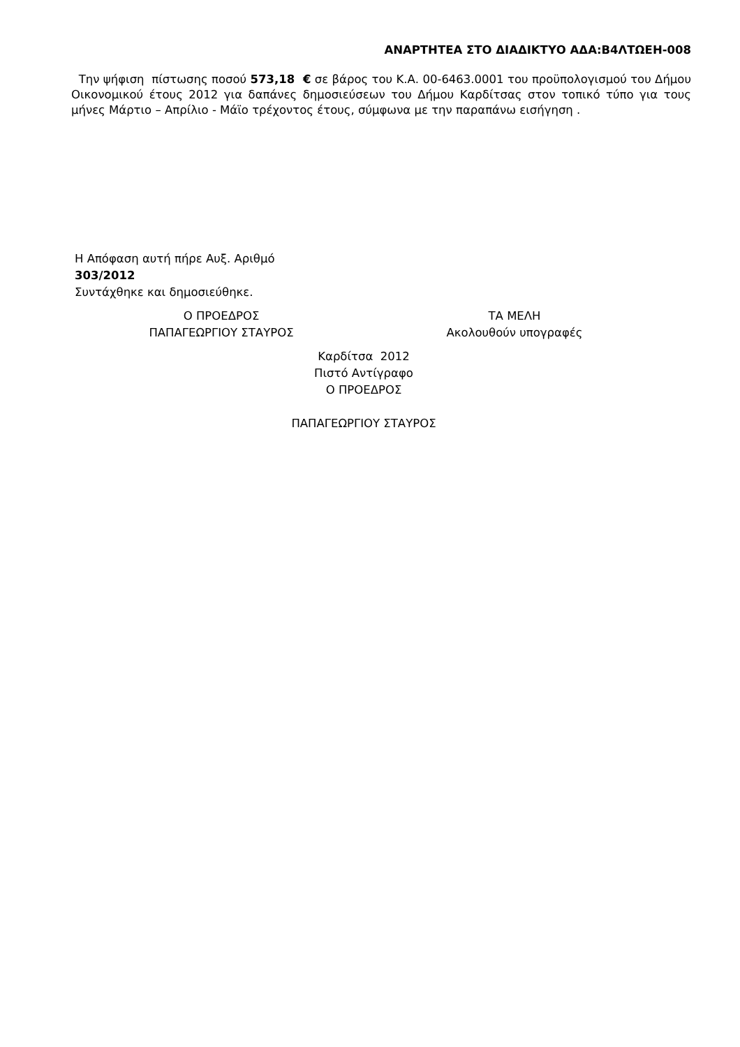ΑΝΑΡΤΗΤΕΑ ΣΤΟ ΔΙΑΔΙΚΤΥΟ ΑΔΑ:Β4ΛΤΩΕΗ-008
Την ψήφιση πίστωσης ποσού 573,18 € σε βάρος του Κ.Α. 00-6463.0001 του προϋπολογισμού του Δήμου Οικονομικού έτους 2012 για δαπάνες δημοσιεύσεων του Δήμου Καρδίτσας στον τοπικό τύπο για τους μήνες Μάρτιο – Απρίλιο - Μάϊο τρέχοντος έτους, σύμφωνα με την παραπάνω εισήγηση .
Η Απόφαση αυτή πήρε Αυξ. Αριθμό
303/2012
Συντάχθηκε και δημοσιεύθηκε.
Ο ΠΡΟΕΔΡΟΣ
ΠΑΠΑΓΕΩΡΓΙΟΥ ΣΤΑΥΡΟΣ
ΤΑ ΜΕΛΗ
Ακολουθούν υπογραφές
Καρδίτσα 2012
Πιστό Αντίγραφο
Ο ΠΡΟΕΔΡΟΣ
ΠΑΠΑΓΕΩΡΓΙΟΥ ΣΤΑΥΡΟΣ